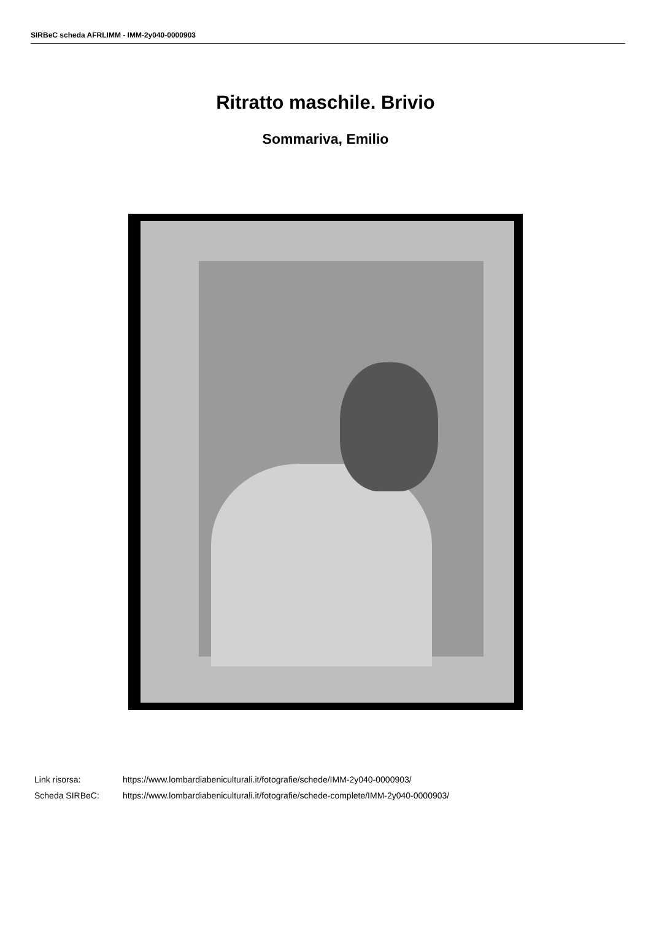SIRBeC scheda AFRLIMM - IMM-2y040-0000903
Ritratto maschile. Brivio
Sommariva, Emilio
Link risorsa: https://www.lombardiabeniculturali.it/fotografie/schede/IMM-2y040-0000903/
Scheda SIRBeC: https://www.lombardiabeniculturali.it/fotografie/schede-complete/IMM-2y040-0000903/